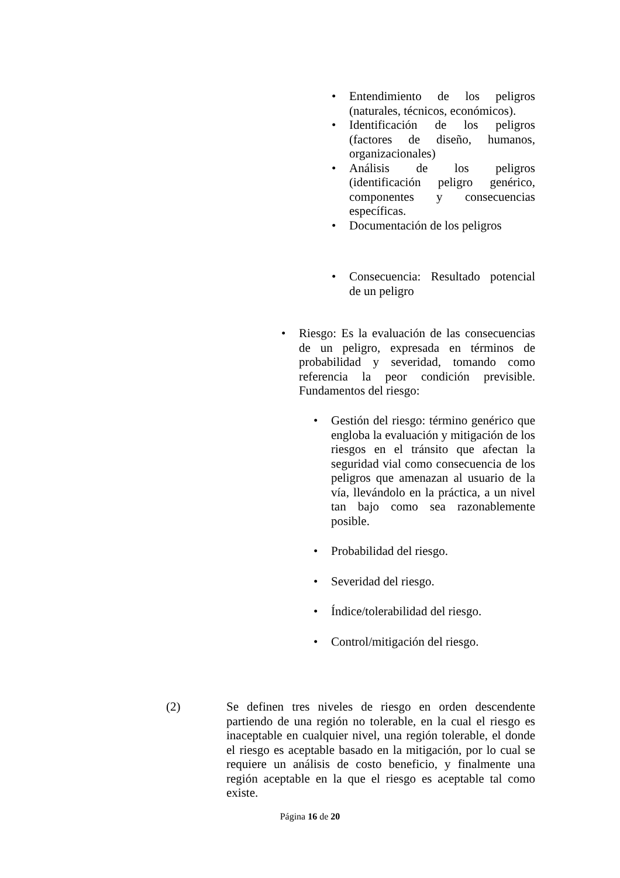• Entendimiento de los peligros (naturales, técnicos, económicos).
• Identificación de los peligros (factores de diseño, humanos, organizacionales)
• Análisis de los peligros (identificación peligro genérico, componentes y consecuencias específicas.
• Documentación de los peligros
• Consecuencia: Resultado potencial de un peligro
• Riesgo: Es la evaluación de las consecuencias de un peligro, expresada en términos de probabilidad y severidad, tomando como referencia la peor condición previsible. Fundamentos del riesgo:
• Gestión del riesgo: término genérico que engloba la evaluación y mitigación de los riesgos en el tránsito que afectan la seguridad vial como consecuencia de los peligros que amenazan al usuario de la vía, llevándolo en la práctica, a un nivel tan bajo como sea razonablemente posible.
• Probabilidad del riesgo.
• Severidad del riesgo.
• Índice/tolerabilidad del riesgo.
• Control/mitigación del riesgo.
(2) Se definen tres niveles de riesgo en orden descendente partiendo de una región no tolerable, en la cual el riesgo es inaceptable en cualquier nivel, una región tolerable, el donde el riesgo es aceptable basado en la mitigación, por lo cual se requiere un análisis de costo beneficio, y finalmente una región aceptable en la que el riesgo es aceptable tal como existe.
Página 16 de 20